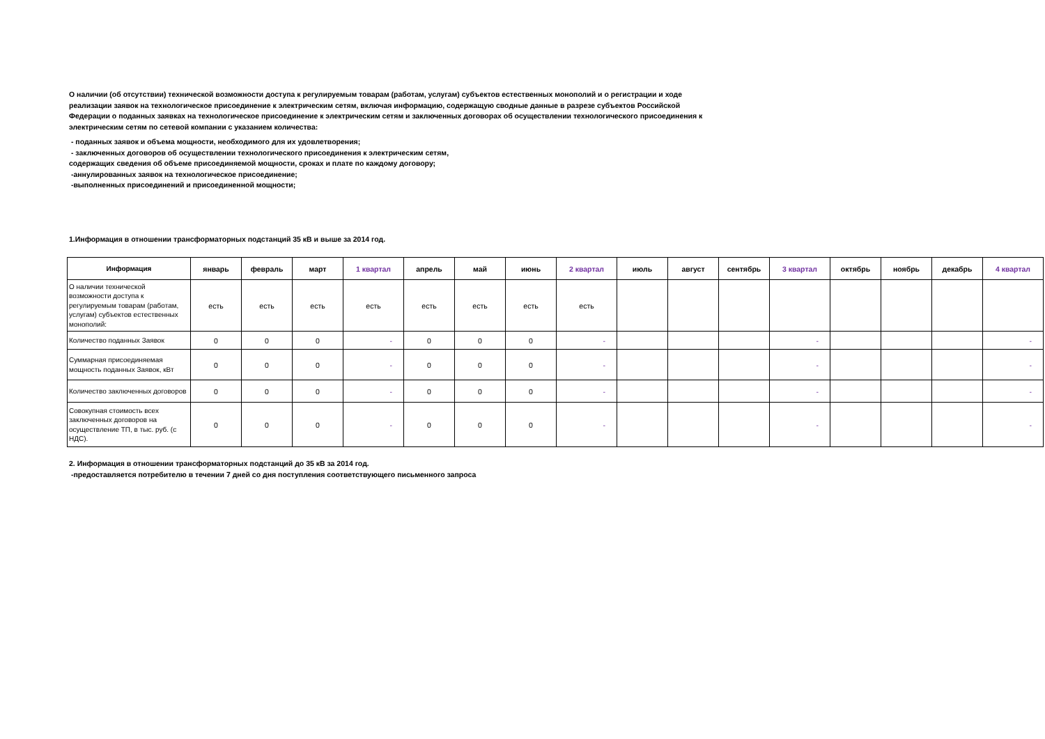О наличии (об отсутствии) технической возможности доступа к регулируемым товарам (работам, услугам) субъектов естественных монополий и о регистрации и ходе реализации заявок на технологическое присоединение к электрическим сетям, включая информацию, содержащую сводные данные в разрезе субъектов Российской Федерации о поданных заявках на технологическое присоединение к электрическим сетям и заключенных договорах об осуществлении технологического присоединения к электрическим сетям по сетевой компании с указанием количества:
- поданных заявок и объема мощности, необходимого для их удовлетворения;
- заключенных договоров об осуществлении технологического присоединения к электрическим сетям,
содержащих сведения об объеме присоединяемой мощности, сроках и плате по каждому договору;
-аннулированных заявок на технологическое присоединение;
-выполненных присоединений и присоединенной мощности;
1.Информация в отношении трансформаторных подстанций 35 кВ и выше за 2014 год.
| Информация | январь | февраль | март | 1 квартал | апрель | май | июнь | 2 квартал | июль | август | сентябрь | 3 квартал | октябрь | ноябрь | декабрь | 4 квартал |
| --- | --- | --- | --- | --- | --- | --- | --- | --- | --- | --- | --- | --- | --- | --- | --- | --- |
| О наличии технической возможности доступа к регулируемым товарам (работам, услугам) субъектов естественных монополий: | есть | есть | есть | есть | есть | есть | есть | есть | | | | | | | | |
| Количество поданных Заявок | 0 | 0 | 0 | - | 0 | 0 | 0 | - | | | | - | | | | - |
| Суммарная присоединяемая мощность поданных Заявок, кВт | 0 | 0 | 0 | - | 0 | 0 | 0 | - | | | | - | | | | - |
| Количество заключенных договоров | 0 | 0 | 0 | - | 0 | 0 | 0 | - | | | | - | | | | - |
| Совокупная стоимость всех заключенных договоров на осуществление ТП, в тыс. руб. (с НДС). | 0 | 0 | 0 | - | 0 | 0 | 0 | - | | | | - | | | | - |
2. Информация в отношении трансформаторных подстанций до 35 кВ за 2014 год.
-предоставляется потребителю в течении 7 дней со дня поступления соответствующего письменного запроса